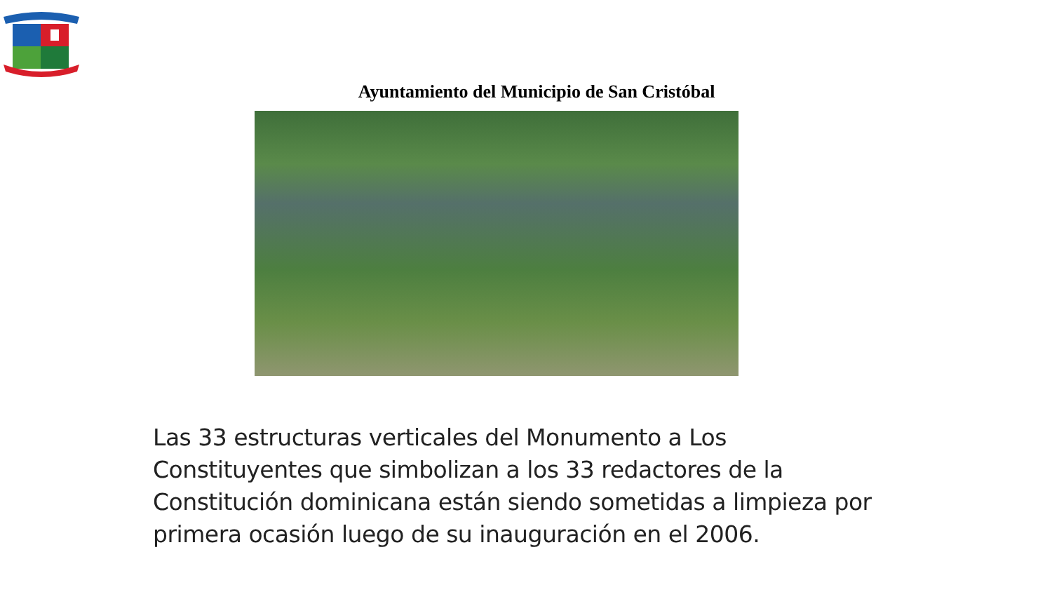Ayuntamiento del Municipio de San Cristóbal
Las 33 estructuras verticales del Monumento a Los Constituyentes que simbolizan a los 33 redactores de la Constitución dominicana están siendo sometidas a limpieza por primera ocasión luego de su inauguración en el 2006.